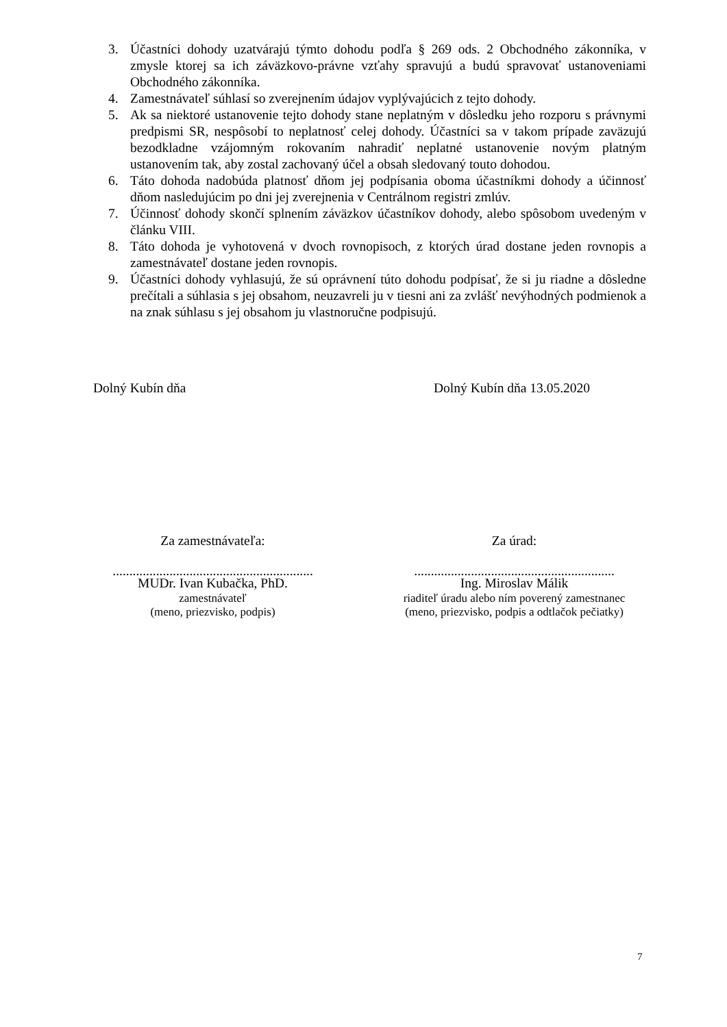3. Účastníci dohody uzatvárajú týmto dohodu podľa § 269 ods. 2 Obchodného zákonníka, v zmysle ktorej sa ich záväzkovo-právne vzťahy spravujú a budú spravovať ustanoveniami Obchodného zákonníka.
4. Zamestnávateľ súhlasí so zverejnením údajov vyplývajúcich z tejto dohody.
5. Ak sa niektoré ustanovenie tejto dohody stane neplatným v dôsledku jeho rozporu s právnymi predpismi SR, nespôsobí to neplatnosť celej dohody. Účastníci sa v takom prípade zaväzujú bezodkladne vzájomným rokovaním nahradiť neplatné ustanovenie novým platným ustanovením tak, aby zostal zachovaný účel a obsah sledovaný touto dohodou.
6. Táto dohoda nadobúda platnosť dňom jej podpísania oboma účastníkmi dohody a účinnosť dňom nasledujúcim po dni jej zverejnenia v Centrálnom registri zmlúv.
7. Účinnosť dohody skončí splnením záväzkov účastníkov dohody, alebo spôsobom uvedeným v článku VIII.
8. Táto dohoda je vyhotovená v dvoch rovnopisoch, z ktorých úrad dostane jeden rovnopis a zamestnávateľ dostane jeden rovnopis.
9. Účastníci dohody vyhlasujú, že sú oprávnení túto dohodu podpísať, že si ju riadne a dôsledne prečítali a súhlasia s jej obsahom, neuzavreli ju v tiesni ani za zvlášť nevýhodných podmienok a na znak súhlasu s jej obsahom ju vlastnoručne podpisujú.
Dolný Kubín dňa Dolný Kubín dňa 13.05.2020
Za zamestnávateľa: Za úrad:
............................................................
MUDr. Ivan Kubačka, PhD.
zamestnávateľ
(meno, priezvisko, podpis)
............................................................
Ing. Miroslav Málik
riaditeľ úradu alebo ním poverený zamestnanec
(meno, priezvisko, podpis a odtlačok pečiatky)
7